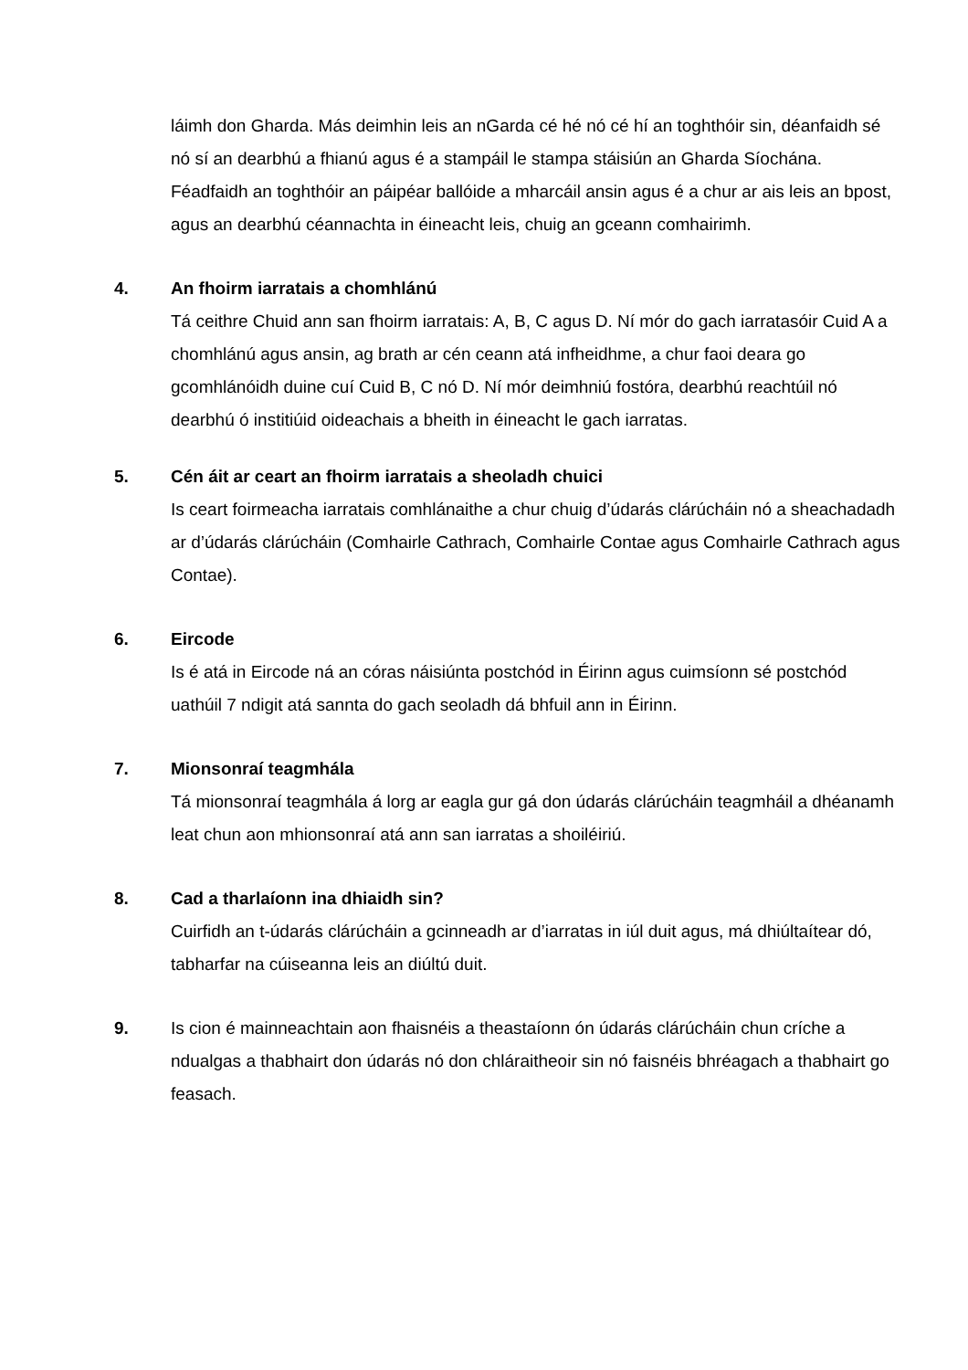láimh don Gharda. Más deimhin leis an nGarda cé hé nó cé hí an toghthóir sin, déanfaidh sé nó sí an dearbhú a fhianú agus é a stampáil le stampa stáisiún an Gharda Síochána. Féadfaidh an toghthóir an páipéar ballóide a mharcáil ansin agus é a chur ar ais leis an bpost, agus an dearbhú céannachta in éineacht leis, chuig an gceann comhairimh.
4. An fhoirm iarratais a chomhlánú
Tá ceithre Chuid ann san fhoirm iarratais: A, B, C agus D. Ní mór do gach iarratasóir Cuid A a chomhlánú agus ansin, ag brath ar cén ceann atá infheidhme, a chur faoi deara go gcomhlánóidh duine cuí Cuid B, C nó D. Ní mór deimhniú fostóra, dearbhú reachtúil nó dearbhú ó institiúid oideachais a bheith in éineacht le gach iarratas.
5. Cén áit ar ceart an fhoirm iarratais a sheoladh chuici
Is ceart foirmeacha iarratais comhlánaithe a chur chuig d’údarás clárúcháin nó a sheachadadh ar d’údarás clárúcháin (Comhairle Cathrach, Comhairle Contae agus Comhairle Cathrach agus Contae).
6. Eircode
Is é atá in Eircode ná an córas náisiúnta postchód in Éirinn agus cuimsíonn sé postchód uathúil 7 ndigit atá sannta do gach seoladh dá bhfuil ann in Éirinn.
7. Mionsonraí teagmhála
Tá mionsonraí teagmhála á lorg ar eagla gur gá don údarás clárúcháin teagmháil a dhéanamh leat chun aon mhionsonraí atá ann san iarratas a shoiléiriú.
8. Cad a tharlaíonn ina dhiaidh sin?
Cuirfidh an t-údarás clárúcháin a gcinneadh ar d’iarratas in iúl duit agus, má dhiúltaítear dó, tabharfar na cúiseanna leis an diúltú duit.
9. Is cion é mainneachtain aon fhaisnéis a theastaíonn ón údarás clárúcháin chun críche a ndualgas a thabhairt don údarás nó don chláraitheoir sin nó faisnéis bhréagach a thabhairt go feasach.